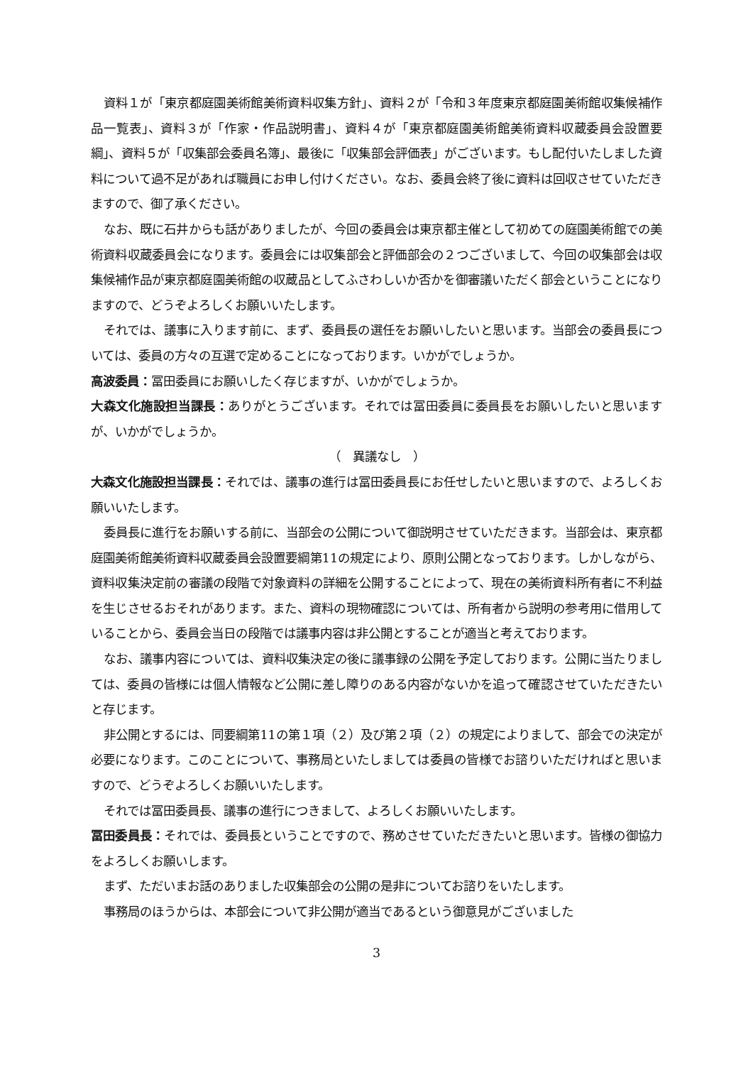資料１が「東京都庭園美術館美術資料収集方針」、資料２が「令和３年度東京都庭園美術館収集候補作品一覧表」、資料３が「作家・作品説明書」、資料４が「東京都庭園美術館美術資料収蔵委員会設置要綱」、資料５が「収集部会委員名簿」、最後に「収集部会評価表」がございます。もし配付いたしました資料について過不足があれば職員にお申し付けください。なお、委員会終了後に資料は回収させていただきますので、御了承ください。
なお、既に石井からも話がありましたが、今回の委員会は東京都主催として初めての庭園美術館での美術資料収蔵委員会になります。委員会には収集部会と評価部会の２つございまして、今回の収集部会は収集候補作品が東京都庭園美術館の収蔵品としてふさわしいか否かを御審議いただく部会ということになりますので、どうぞよろしくお願いいたします。
それでは、議事に入ります前に、まず、委員長の選任をお願いしたいと思います。当部会の委員長については、委員の方々の互選で定めることになっております。いかがでしょうか。
高波委員：冨田委員にお願いしたく存じますが、いかがでしょうか。
大森文化施設担当課長：ありがとうございます。それでは冨田委員に委員長をお願いしたいと思いますが、いかがでしょうか。
（　異議なし　）
大森文化施設担当課長：それでは、議事の進行は冨田委員長にお任せしたいと思いますので、よろしくお願いいたします。
委員長に進行をお願いする前に、当部会の公開について御説明させていただきます。当部会は、東京都庭園美術館美術資料収蔵委員会設置要綱第11の規定により、原則公開となっております。しかしながら、資料収集決定前の審議の段階で対象資料の詳細を公開することによって、現在の美術資料所有者に不利益を生じさせるおそれがあります。また、資料の現物確認については、所有者から説明の参考用に借用していることから、委員会当日の段階では議事内容は非公開とすることが適当と考えております。
なお、議事内容については、資料収集決定の後に議事録の公開を予定しております。公開に当たりましては、委員の皆様には個人情報など公開に差し障りのある内容がないかを追って確認させていただきたいと存じます。
非公開とするには、同要綱第11の第１項（２）及び第２項（２）の規定によりまして、部会での決定が必要になります。このことについて、事務局といたしましては委員の皆様でお諮りいただければと思いますので、どうぞよろしくお願いいたします。
それでは冨田委員長、議事の進行につきまして、よろしくお願いいたします。
冨田委員長：それでは、委員長ということですので、務めさせていただきたいと思います。皆様の御協力をよろしくお願いします。
まず、ただいまお話のありました収集部会の公開の是非についてお諮りをいたします。
事務局のほうからは、本部会について非公開が適当であるという御意見がございました
3